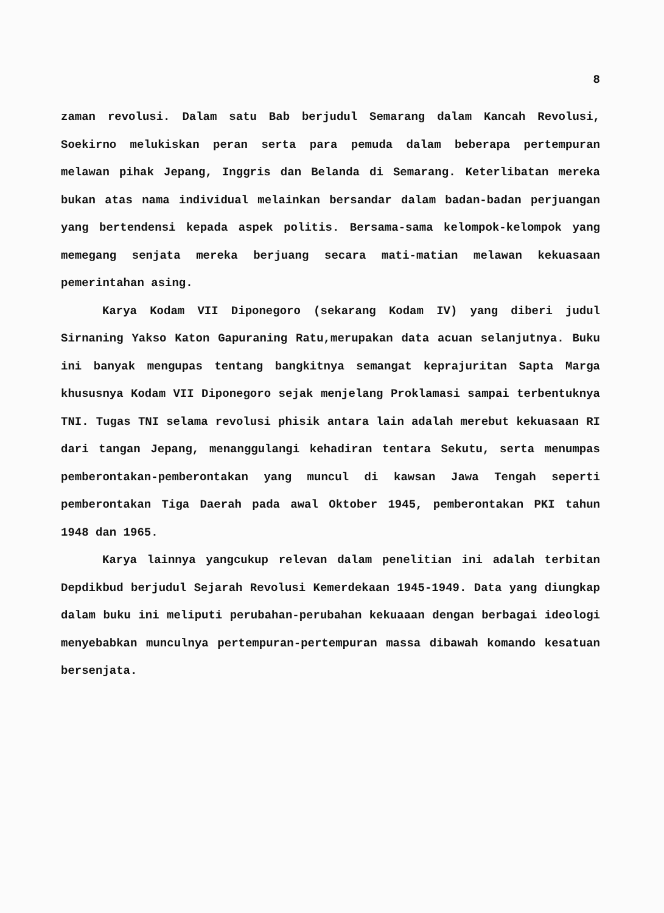8
zaman revolusi. Dalam satu Bab berjudul Semarang dalam Kancah Revolusi, Soekirno melukiskan peran serta para pemuda dalam beberapa pertempuran melawan pihak Jepang, Inggris dan Belanda di Semarang. Keterlibatan mereka bukan atas nama individual melainkan bersandar dalam badan-badan perjuangan yang bertendensi kepada aspek politis. Bersama-sama kelompok-kelompok yang memegang senjata mereka berjuang secara mati-matian melawan kekuasaan pemerintahan asing.
Karya Kodam VII Diponegoro (sekarang Kodam IV) yang diberi judul Sirnaning Yakso Katon Gapuraning Ratu,merupakan data acuan selanjutnya. Buku ini banyak mengupas tentang bangkitnya semangat keprajuritan Sapta Marga khususnya Kodam VII Diponegoro sejak menjelang Proklamasi sampai terbentuknya TNI. Tugas TNI selama revolusi phisik antara lain adalah merebut kekuasaan RI dari tangan Jepang, menanggulangi kehadiran tentara Sekutu, serta menumpas pemberontakan-pemberontakan yang muncul di kawsan Jawa Tengah seperti pemberontakan Tiga Daerah pada awal Oktober 1945, pemberontakan PKI tahun 1948 dan 1965.
Karya lainnya yangcukup relevan dalam penelitian ini adalah terbitan Depdikbud berjudul Sejarah Revolusi Kemerdekaan 1945-1949. Data yang diungkap dalam buku ini meliputi perubahan-perubahan kekuaaan dengan berbagai ideologi menyebabkan munculnya pertempuran-pertempuran massa dibawah komando kesatuan bersenjata.